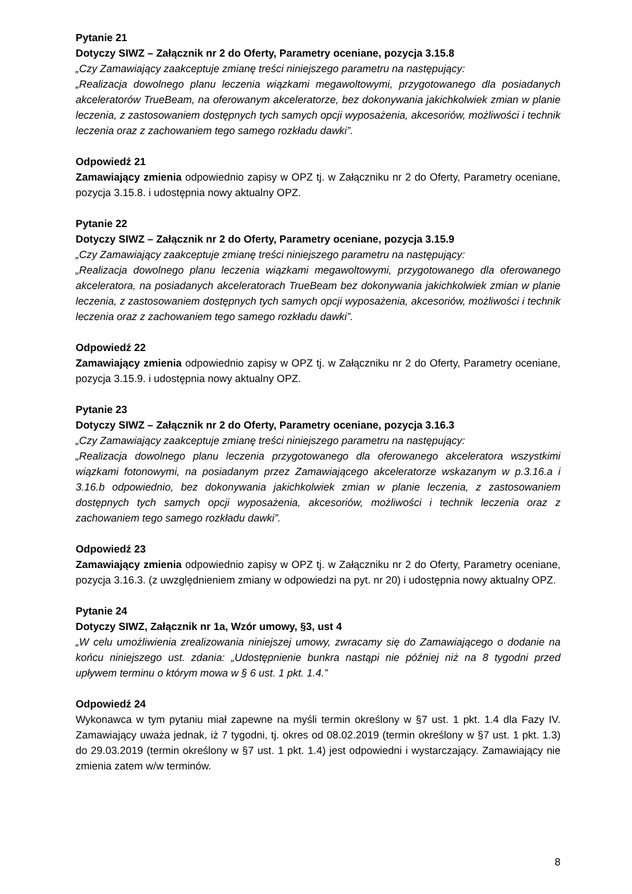Pytanie 21
Dotyczy SIWZ – Załącznik nr 2 do Oferty, Parametry oceniane, pozycja 3.15.8
„Czy Zamawiający zaakceptuje zmianę treści niniejszego parametru na następujący:
„Realizacja dowolnego planu leczenia wiązkami megawoltowymi, przygotowanego dla posiadanych akceleratorów TrueBeam, na oferowanym akceleratorze, bez dokonywania jakichkolwiek zmian w planie leczenia, z zastosowaniem dostępnych tych samych opcji wyposażenia, akcesoriów, możliwości i technik leczenia oraz z zachowaniem tego samego rozkładu dawki”.
Odpowiedź 21
Zamawiający zmienia odpowiednio zapisy w OPZ tj. w Załączniku nr 2 do Oferty, Parametry oceniane, pozycja 3.15.8. i udostępnia nowy aktualny OPZ.
Pytanie 22
Dotyczy SIWZ – Załącznik nr 2 do Oferty, Parametry oceniane, pozycja 3.15.9
„Czy Zamawiający zaakceptuje zmianę treści niniejszego parametru na następujący:
„Realizacja dowolnego planu leczenia wiązkami megawoltowymi, przygotowanego dla oferowanego akceleratora, na posiadanych akceleratorach TrueBeam bez dokonywania jakichkolwiek zmian w planie leczenia, z zastosowaniem dostępnych tych samych opcji wyposażenia, akcesoriów, możliwości i technik leczenia oraz z zachowaniem tego samego rozkładu dawki”.
Odpowiedź 22
Zamawiający zmienia odpowiednio zapisy w OPZ tj. w Załączniku nr 2 do Oferty, Parametry oceniane, pozycja 3.15.9. i udostępnia nowy aktualny OPZ.
Pytanie 23
Dotyczy SIWZ – Załącznik nr 2 do Oferty, Parametry oceniane, pozycja 3.16.3
„Czy Zamawiający zaakceptuje zmianę treści niniejszego parametru na następujący:
„Realizacja dowolnego planu leczenia przygotowanego dla oferowanego akceleratora wszystkimi wiązkami fotonowymi, na posiadanym przez Zamawiającego akceleratorze wskazanym w p.3.16.a i 3.16.b odpowiednio, bez dokonywania jakichkolwiek zmian w planie leczenia, z zastosowaniem dostępnych tych samych opcji wyposażenia, akcesoriów, możliwości i technik leczenia oraz z zachowaniem tego samego rozkładu dawki”.
Odpowiedź 23
Zamawiający zmienia odpowiednio zapisy w OPZ tj. w Załączniku nr 2 do Oferty, Parametry oceniane, pozycja 3.16.3. (z uwzględnieniem zmiany w odpowiedzi na pyt. nr 20) i udostępnia nowy aktualny OPZ.
Pytanie 24
Dotyczy SIWZ, Załącznik nr 1a, Wzór umowy, §3, ust 4
„W celu umożliwienia zrealizowania niniejszej umowy, zwracamy się do Zamawiającego o dodanie na końcu niniejszego ust. zdania: „Udostępnienie bunkra nastąpi nie później niż na 8 tygodni przed upływem terminu o którym mowa w § 6 ust. 1 pkt. 1.4.”
Odpowiedź 24
Wykonawca w tym pytaniu miał zapewne na myśli termin określony w §7 ust. 1 pkt. 1.4 dla Fazy IV. Zamawiający uważa jednak, iż 7 tygodni, tj. okres od 08.02.2019 (termin określony w §7 ust. 1 pkt. 1.3) do 29.03.2019 (termin określony w §7 ust. 1 pkt. 1.4) jest odpowiedni i wystarczający. Zamawiający nie zmienia zatem w/w terminów.
8